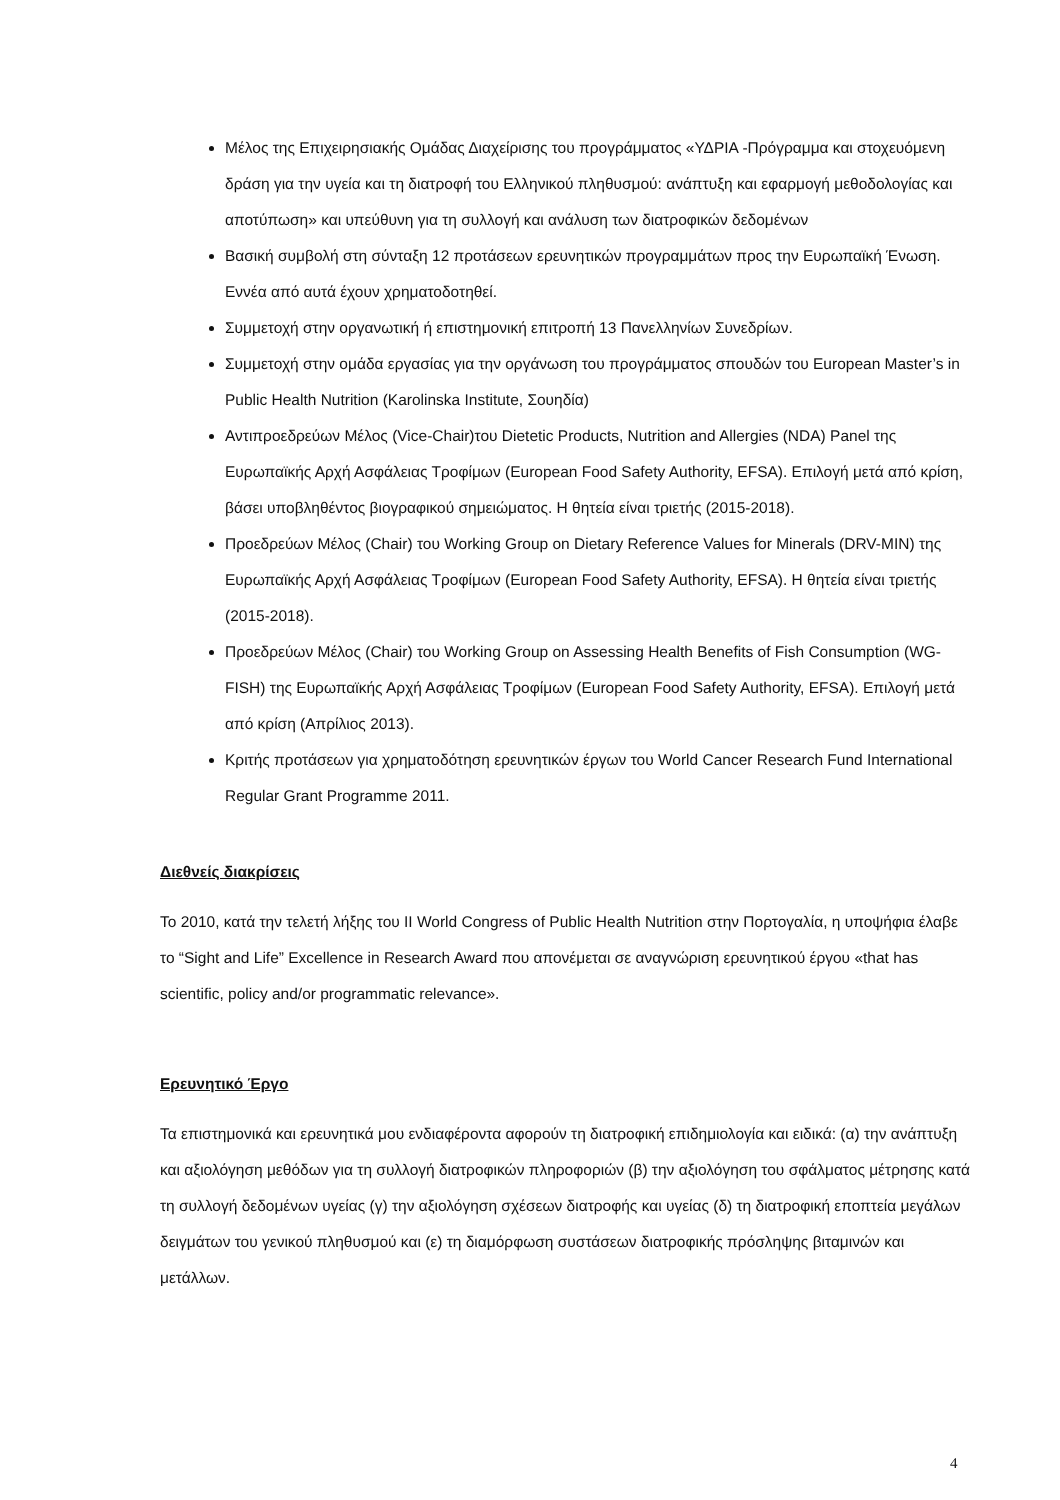Μέλος της Επιχειρησιακής Ομάδας Διαχείρισης του προγράμματος «ΥΔΡΙΑ -Πρόγραμμα και στοχευόμενη δράση για την υγεία και τη διατροφή του Ελληνικού πληθυσμού: ανάπτυξη και εφαρμογή μεθοδολογίας και αποτύπωση» και υπεύθυνη για τη συλλογή και ανάλυση των διατροφικών δεδομένων
Βασική συμβολή στη σύνταξη 12 προτάσεων ερευνητικών προγραμμάτων προς την Ευρωπαϊκή Ένωση. Εννέα από αυτά έχουν χρηματοδοτηθεί.
Συμμετοχή στην οργανωτική ή επιστημονική επιτροπή 13 Πανελληνίων Συνεδρίων.
Συμμετοχή στην ομάδα εργασίας για την οργάνωση του προγράμματος σπουδών του European Master’s in Public Health Nutrition (Karolinska Institute, Σουηδία)
Αντιπροεδρεύων Μέλος (Vice-Chair)του Dietetic Products, Nutrition and Allergies (NDA) Panel της Ευρωπαϊκής Αρχή Ασφάλειας Τροφίμων (European Food Safety Authority, EFSA). Επιλογή μετά από κρίση, βάσει υποβληθέντος βιογραφικού σημειώματος. Η θητεία είναι τριετής (2015-2018).
Προεδρεύων Μέλος (Chair) του Working Group on Dietary Reference Values for Minerals (DRV-MIN) της Ευρωπαϊκής Αρχή Ασφάλειας Τροφίμων (European Food Safety Authority, EFSA). Η θητεία είναι τριετής (2015-2018).
Προεδρεύων Μέλος (Chair) του Working Group on Assessing Health Benefits of Fish Consumption (WG-FISH) της Ευρωπαϊκής Αρχή Ασφάλειας Τροφίμων (European Food Safety Authority, EFSA). Επιλογή μετά από κρίση (Απρίλιος 2013).
Κριτής προτάσεων για χρηματοδότηση ερευνητικών έργων του World Cancer Research Fund International Regular Grant Programme 2011.
Διεθνείς διακρίσεις
Το 2010, κατά την τελετή λήξης του II World Congress of Public Health Nutrition στην Πορτογαλία, η υποψήφια έλαβε το “Sight and Life” Excellence in Research Award που απονέμεται σε αναγνώριση ερευνητικού έργου «that has scientific, policy and/or programmatic relevance».
Ερευνητικό Έργο
Τα επιστημονικά και ερευνητικά μου ενδιαφέροντα αφορούν τη διατροφική επιδημιολογία και ειδικά: (α) την ανάπτυξη και αξιολόγηση μεθόδων για τη συλλογή διατροφικών πληροφοριών (β) την αξιολόγηση του σφάλματος μέτρησης κατά τη συλλογή δεδομένων υγείας (γ) την αξιολόγηση σχέσεων διατροφής και υγείας (δ) τη διατροφική εποπτεία μεγάλων δειγμάτων του γενικού πληθυσμού και (ε) τη διαμόρφωση συστάσεων διατροφικής πρόσληψης βιταμινών και μετάλλων.
4